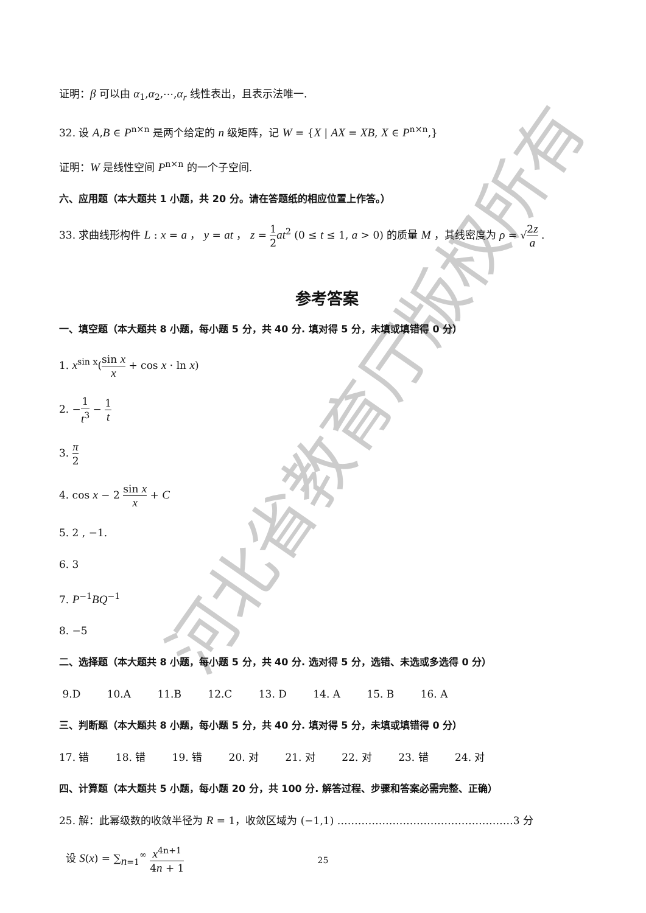河北省教育厅版权所有
证明：β 可以由 α<sub>1</sub>,α<sub>2</sub>,⋯,α<sub>r</sub> 线性表出，且表示法唯一.
32. 设 A,B ∈ P<sup>n×n</sup> 是两个给定的 n 级矩阵，记 W = {X | AX = XB, X ∈ P<sup>n×n</sup>,}
证明：W 是线性空间 P<sup>n×n</sup> 的一个子空间.
六、应用题（本大题共 1 小题，共 20 分。请在答题纸的相应位置上作答。）
33. 求曲线形构件 L : x = a ， y = at ， z = 1 2 at<sup>2</sup> (0 ≤ t ≤ 1, a > 0) 的质量 M ，其线密度为 ρ = √2z a .
参考答案
一、填空题（本大题共 8 小题，每小题 5 分，共 40 分. 填对得 5 分，未填或填错得 0 分）
1. x<sup>sin x</sup>(sin x x + cos x · ln x)
2. −1 t<sup>3</sup> − 1 t
3. π 2
4. cos x − 2 sin x x + C
5. 2 , −1.
6. 3
7. P<sup>−1</sup>BQ<sup>−1</sup>
8. −5
二、选择题（本大题共 8 小题，每小题 5 分，共 40 分. 选对得 5 分，选错、未选或多选得 0 分）
9.D 10.A 11.B 12.C 13. D 14. A 15. B 16. A
三、判断题（本大题共 8 小题，每小题 5 分，共 40 分. 填对得 5 分，未填或填错得 0 分）
17. 错 18. 错 19. 错 20. 对 21. 对 22. 对 23. 错 24. 对
四、计算题（本大题共 5 小题，每小题 20 分，共 100 分. 解答过程、步骤和答案必需完整、正确）
25. 解：此幂级数的收敛半径为 R = 1，收敛区域为 (−1,1) ……………………………………………3 分
设 S(x) = ∑<sub>n=1</sub><sup>∞</sup> x<sup>4n+1</sup> 4n + 1
25